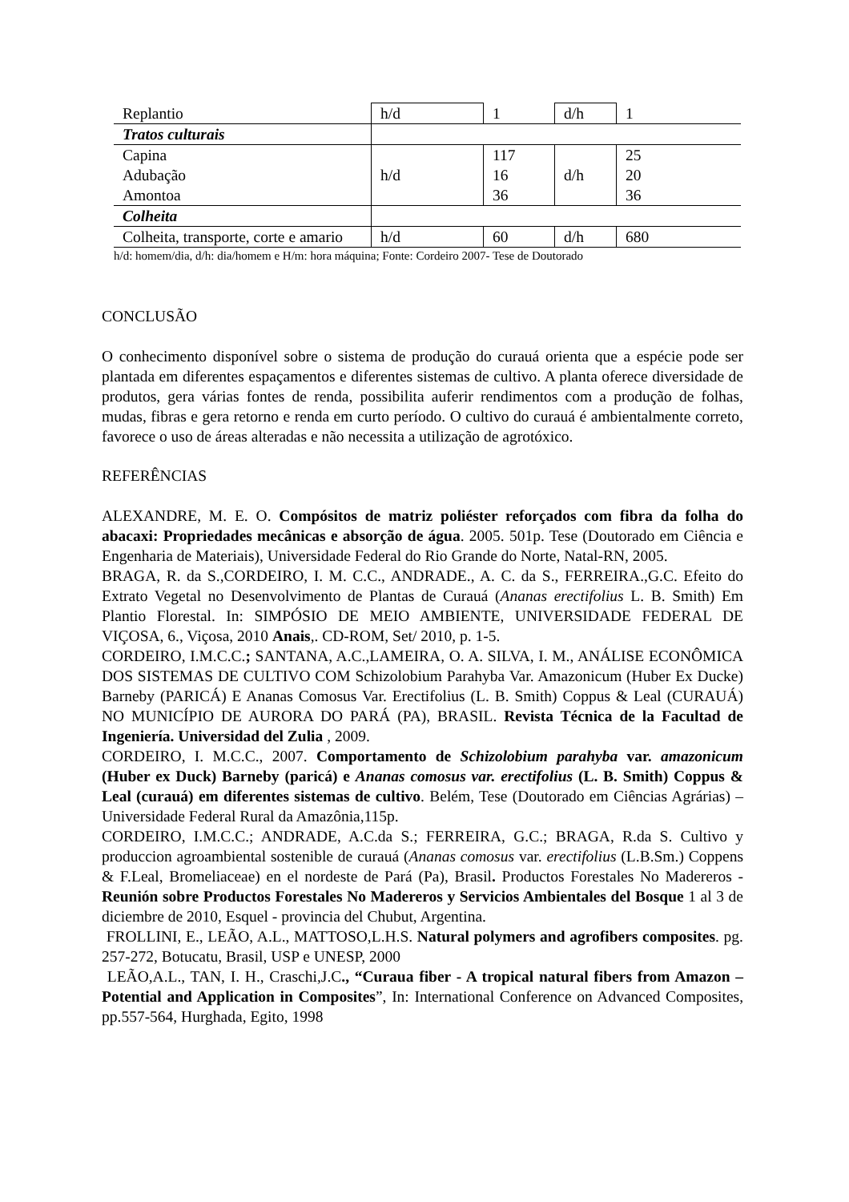| Replantio | h/d | 1 | d/h | 1 |
| Tratos culturais | | | | |
| Capina Adubação Amontoa | h/d | 117 16 36 | d/h | 25 20 36 |
| Colheita | | | | |
| Colheita, transporte, corte e amario | h/d | 60 | d/h | 680 |
h/d: homem/dia, d/h: dia/homem e H/m: hora máquina; Fonte: Cordeiro 2007- Tese de Doutorado
CONCLUSÃO
O conhecimento disponível sobre o sistema de produção do curauá orienta que a espécie pode ser plantada em diferentes espaçamentos e diferentes sistemas de cultivo. A planta oferece diversidade de produtos, gera várias fontes de renda, possibilita auferir rendimentos com a produção de folhas, mudas, fibras e gera retorno e renda em curto período. O cultivo do curauá é ambientalmente correto, favorece o uso de áreas alteradas e não necessita a utilização de agrotóxico.
REFERÊNCIAS
ALEXANDRE, M. E. O. Compósitos de matriz poliéster reforçados com fibra da folha do abacaxi: Propriedades mecânicas e absorção de água. 2005. 501p. Tese (Doutorado em Ciência e Engenharia de Materiais), Universidade Federal do Rio Grande do Norte, Natal-RN, 2005.
BRAGA, R. da S.,CORDEIRO, I. M. C.C., ANDRADE., A. C. da S., FERREIRA.,G.C. Efeito do Extrato Vegetal no Desenvolvimento de Plantas de Curauá (Ananas erectifolius L. B. Smith) Em Plantio Florestal. In: SIMPÓSIO DE MEIO AMBIENTE, UNIVERSIDADE FEDERAL DE VIÇOSA, 6., Viçosa, 2010 Anais,. CD-ROM, Set/ 2010, p. 1-5.
CORDEIRO, I.M.C.C.; SANTANA, A.C.,LAMEIRA, O. A. SILVA, I. M., ANÁLISE ECONÔMICA DOS SISTEMAS DE CULTIVO COM Schizolobium Parahyba Var. Amazonicum (Huber Ex Ducke) Barneby (PARICÁ) E Ananas Comosus Var. Erectifolius (L. B. Smith) Coppus & Leal (CURAUÁ) NO MUNICÍPIO DE AURORA DO PARÁ (PA), BRASIL. Revista Técnica de la Facultad de Ingeniería. Universidad del Zulia , 2009.
CORDEIRO, I. M.C.C., 2007. Comportamento de Schizolobium parahyba var. amazonicum (Huber ex Duck) Barneby (paricá) e Ananas comosus var. erectifolius (L. B. Smith) Coppus & Leal (curauá) em diferentes sistemas de cultivo. Belém, Tese (Doutorado em Ciências Agrárias) – Universidade Federal Rural da Amazônia,115p.
CORDEIRO, I.M.C.C.; ANDRADE, A.C.da S.; FERREIRA, G.C.; BRAGA, R.da S. Cultivo y produccion agroambiental sostenible de curauá (Ananas comosus var. erectifolius (L.B.Sm.) Coppens & F.Leal, Bromeliaceae) en el nordeste de Pará (Pa), Brasil. Productos Forestales No Madereros - Reunión sobre Productos Forestales No Madereros y Servicios Ambientales del Bosque 1 al 3 de diciembre de 2010, Esquel - provincia del Chubut, Argentina.
FROLLINI, E., LEÃO, A.L., MATTOSO,L.H.S. Natural polymers and agrofibers composites. pg. 257-272, Botucatu, Brasil, USP e UNESP, 2000
LEÃO,A.L., TAN, I. H., Craschi,J.C., “Curaua fiber - A tropical natural fibers from Amazon – Potential and Application in Composites”, In: International Conference on Advanced Composites, pp.557-564, Hurghada, Egito, 1998